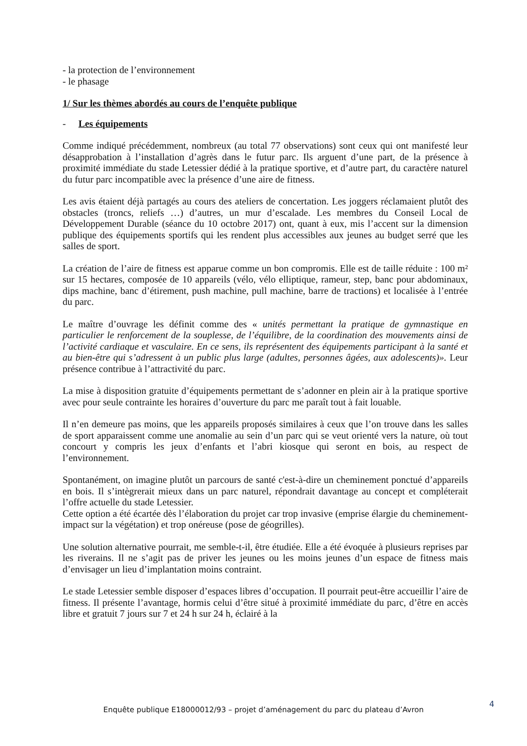- la protection de l’environnement
- le phasage
1/ Sur les thèmes abordés au cours de l’enquête publique
- Les équipements
Comme indiqué précédemment, nombreux (au total 77 observations) sont ceux qui ont manifesté leur désapprobation à l’installation d’agrès dans le futur parc. Ils arguent d’une part, de la présence à proximité immédiate du stade Letessier dédié à la pratique sportive, et d’autre part, du caractère naturel du futur parc incompatible avec la présence d’une aire de fitness.
Les avis étaient déjà partagés au cours des ateliers de concertation. Les joggers réclamaient plutôt des obstacles (troncs, reliefs …) d’autres, un mur d’escalade. Les membres du Conseil Local de Développement Durable (séance du 10 octobre 2017) ont, quant à eux, mis l’accent sur la dimension publique des équipements sportifs qui les rendent plus accessibles aux jeunes au budget serré que les salles de sport.
La création de l’aire de fitness est apparue comme un bon compromis. Elle est de taille réduite : 100 m² sur 15 hectares, composée de 10 appareils (vélo, vélo elliptique, rameur, step, banc pour abdominaux, dips machine, banc d’étirement, push machine, pull machine, barre de tractions) et localisée à l’entrée du parc.
Le maître d’ouvrage les définit comme des « unités permettant la pratique de gymnastique en particulier le renforcement de la souplesse, de l’équilibre, de la coordination des mouvements ainsi de l’activité cardiaque et vasculaire. En ce sens, ils représentent des équipements participant à la santé et au bien-être qui s’adressent à un public plus large (adultes, personnes âgées, aux adolescents)». Leur présence contribue à l’attractivité du parc.
La mise à disposition gratuite d’équipements permettant de s’adonner en plein air à la pratique sportive avec pour seule contrainte les horaires d’ouverture du parc me paraît tout à fait louable.
Il n’en demeure pas moins, que les appareils proposés similaires à ceux que l’on trouve dans les salles de sport apparaissent comme une anomalie au sein d’un parc qui se veut orienté vers la nature, où tout concourt y compris les jeux d’enfants et l’abri kiosque qui seront en bois, au respect de l’environnement.
Spontanément, on imagine plutôt un parcours de santé c'est-à-dire un cheminement ponctué d’appareils en bois. Il s’intègrerait mieux dans un parc naturel, répondrait davantage au concept et compléterait l’offre actuelle du stade Letessier.
Cette option a été écartée dès l’élaboration du projet car trop invasive (emprise élargie du cheminement- impact sur la végétation) et trop onéreuse (pose de géogrilles).
Une solution alternative pourrait, me semble-t-il, être étudiée. Elle a été évoquée à plusieurs reprises par les riverains. Il ne s’agit pas de priver les jeunes ou les moins jeunes d’un espace de fitness mais d’envisager un lieu d’implantation moins contraint.
Le stade Letessier semble disposer d’espaces libres d’occupation. Il pourrait peut-être accueillir l’aire de fitness. Il présente l’avantage, hormis celui d’être situé à proximité immédiate du parc, d’être en accès libre et gratuit 7 jours sur 7 et 24 h sur 24 h, éclairé à la
4
Enquête publique E18000012/93 – projet d’aménagement du parc du plateau d’Avron